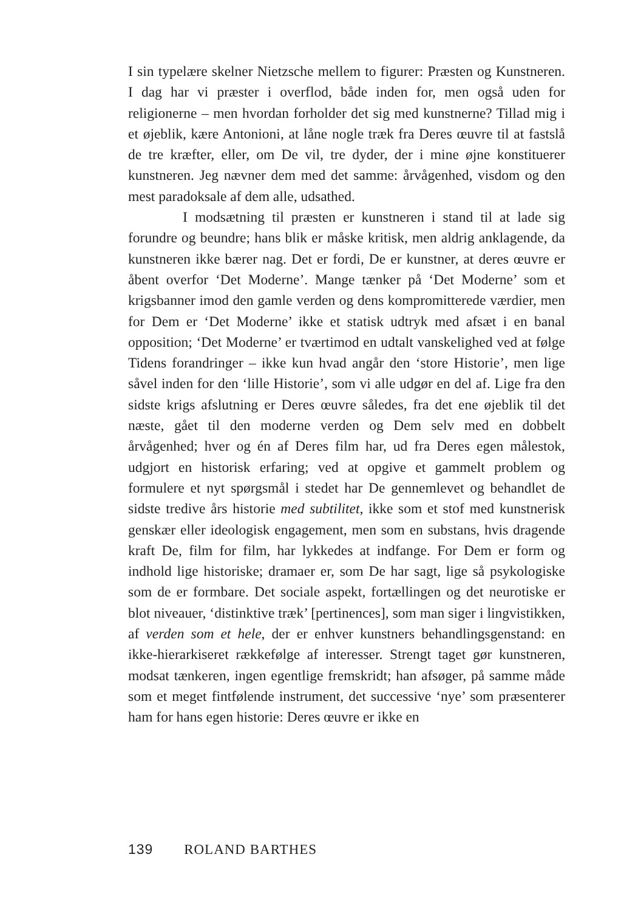I sin typelære skelner Nietzsche mellem to figurer: Præsten og Kunstneren. I dag har vi præster i overflod, både inden for, men også uden for religionerne – men hvordan forholder det sig med kunstnerne? Tillad mig i et øjeblik, kære Antonioni, at låne nogle træk fra Deres œuvre til at fastslå de tre kræfter, eller, om De vil, tre dyder, der i mine øjne konstituerer kunstneren. Jeg nævner dem med det samme: årvågenhed, visdom og den mest paradoksale af dem alle, udsathed.
I modsætning til præsten er kunstneren i stand til at lade sig forundre og beundre; hans blik er måske kritisk, men aldrig anklagende, da kunstneren ikke bærer nag. Det er fordi, De er kunstner, at deres œuvre er åbent overfor ‘Det Moderne’. Mange tænker på ‘Det Moderne’ som et krigsbanner imod den gamle verden og dens kompromitterede værdier, men for Dem er ‘Det Moderne’ ikke et statisk udtryk med afsæt i en banal opposition; ‘Det Moderne’ er tværtimod en udtalt vanskelighed ved at følge Tidens forandringer – ikke kun hvad angår den ‘store Historie’, men lige såvel inden for den ‘lille Historie’, som vi alle udgør en del af. Lige fra den sidste krigs afslutning er Deres œuvre således, fra det ene øjeblik til det næste, gået til den moderne verden og Dem selv med en dobbelt årvågenhed; hver og én af Deres film har, ud fra Deres egen målestok, udgjort en historisk erfaring; ved at opgive et gammelt problem og formulere et nyt spørgsmål i stedet har De gennemlevet og behandlet de sidste tredive års historie med subtilitet, ikke som et stof med kunstnerisk genskær eller ideologisk engagement, men som en substans, hvis dragende kraft De, film for film, har lykkedes at indfange. For Dem er form og indhold lige historiske; dramaer er, som De har sagt, lige så psykologiske som de er formbare. Det sociale aspekt, fortællingen og det neurotiske er blot niveauer, ‘distinktive træk’ [pertinences], som man siger i lingvistikken, af verden som et hele, der er enhver kunstners behandlingsgenstand: en ikke-hierarkiseret rækkefølge af interesser. Strengt taget gør kunstneren, modsat tænkeren, ingen egentlige fremskridt; han afsøger, på samme måde som et meget fintfølende instrument, det successive ‘nye’ som præsenterer ham for hans egen historie: Deres œuvre er ikke en
139 ROLAND BARTHES